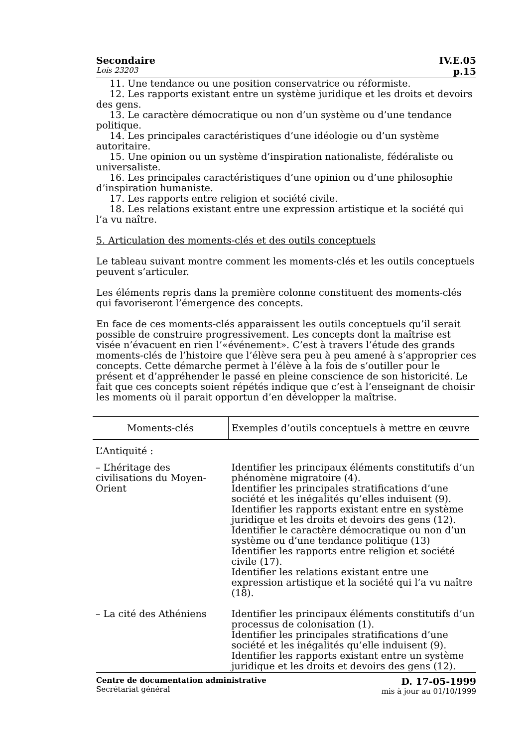Secondaire IV.E.05
Lois 23203 p.15
11. Une tendance ou une position conservatrice ou réformiste.
12. Les rapports existant entre un système juridique et les droits et devoirs des gens.
13. Le caractère démocratique ou non d’un système ou d’une tendance politique.
14. Les principales caractéristiques d’une idéologie ou d’un système autoritaire.
15. Une opinion ou un système d’inspiration nationaliste, fédéraliste ou universaliste.
16. Les principales caractéristiques d’une opinion ou d’une philosophie d’inspiration humaniste.
17. Les rapports entre religion et société civile.
18. Les relations existant entre une expression artistique et la société qui l’a vu naître.
5. Articulation des moments-clés et des outils conceptuels
Le tableau suivant montre comment les moments-clés et les outils conceptuels peuvent s’articuler.
Les éléments repris dans la première colonne constituent des moments-clés qui favoriseront l’émergence des concepts.
En face de ces moments-clés apparaissent les outils conceptuels qu’il serait possible de construire progressivement. Les concepts dont la maîtrise est visée n’évacuent en rien l’«événement». C’est à travers l’étude des grands moments-clés de l’histoire que l’élève sera peu à peu amené à s’approprier ces concepts. Cette démarche permet à l’élève à la fois de s’outiller pour le présent et d’appréhender le passé en pleine conscience de son historicité. Le fait que ces concepts soient répétés indique que c’est à l’enseignant de choisir les moments où il parait opportun d’en développer la maîtrise.
| Moments-clés | Exemples d’outils conceptuels à mettre en œuvre |
| --- | --- |
| L’Antiquité : | |
| – L’héritage des civilisations du Moyen-Orient | Identifier les principaux éléments constitutifs d’un phénomène migratoire (4). Identifier les principales stratifications d’une société et les inégalités qu’elles induisent (9). Identifier les rapports existant entre en système juridique et les droits et devoirs des gens (12). Identifier le caractère démocratique ou non d’un système ou d’une tendance politique (13) Identifier les rapports entre religion et société civile (17). Identifier les relations existant entre une expression artistique et la société qui l’a vu naître (18). |
| – La cité des Athéniens | Identifier les principaux éléments constitutifs d’un processus de colonisation (1). Identifier les principales stratifications d’une société et les inégalités qu’elle induisent (9). Identifier les rapports existant entre un système juridique et les droits et devoirs des gens (12). |
Centre de documentation administrative
Secrétariat général
D. 17-05-1999
mis à jour au 01/10/1999